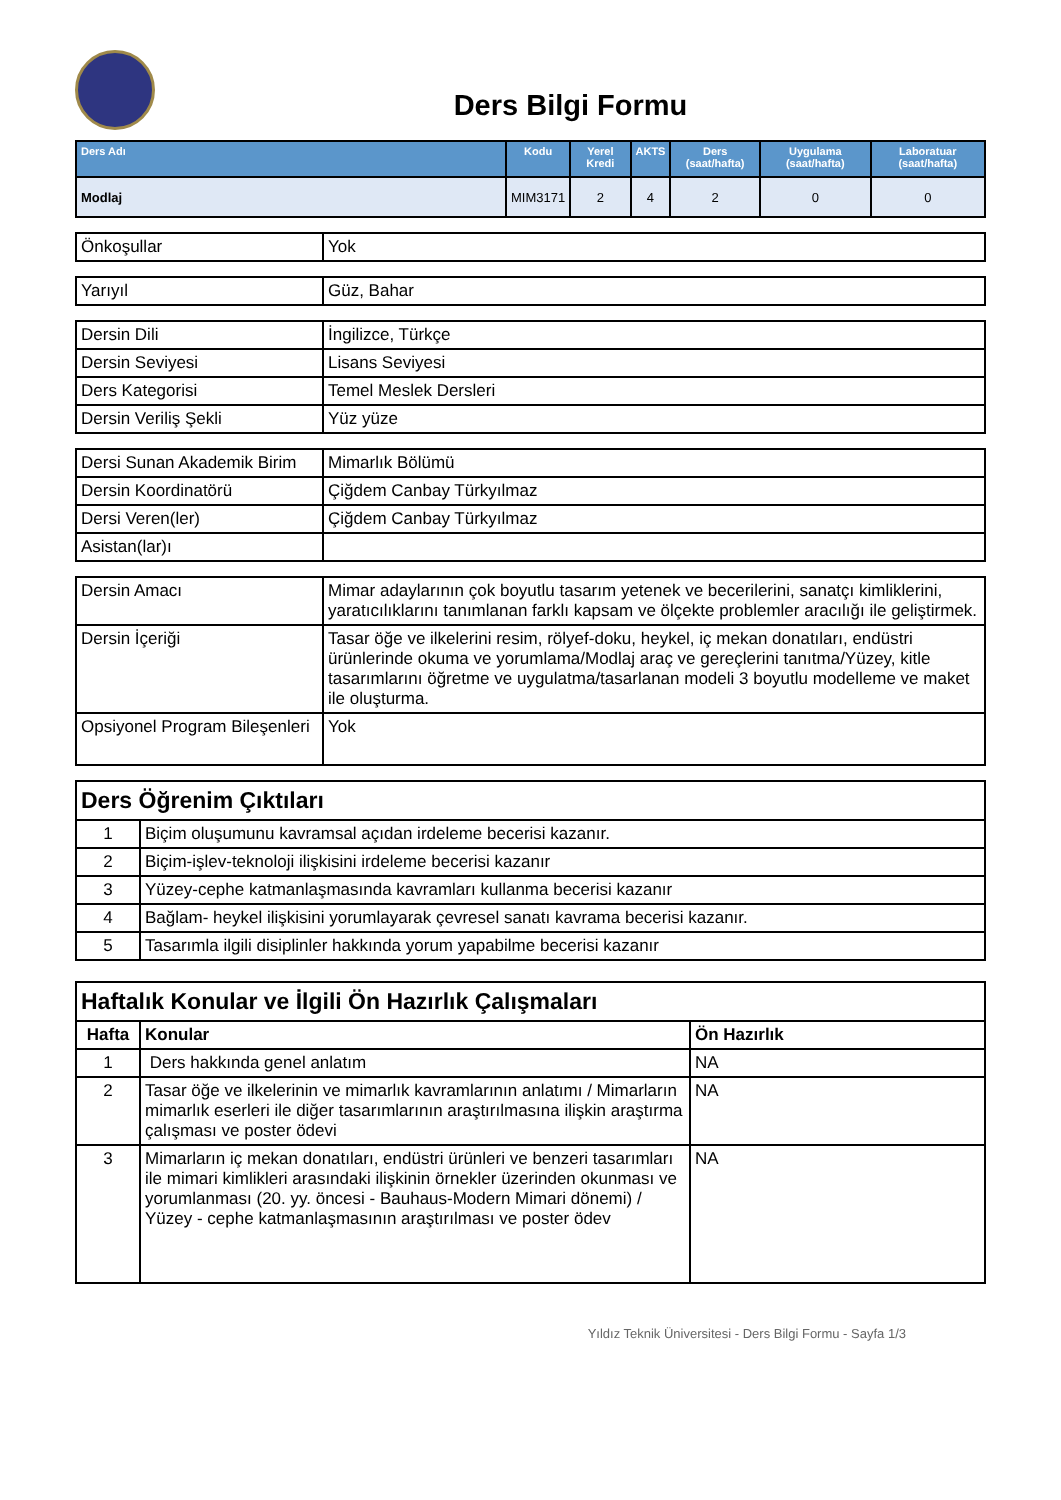Ders Bilgi Formu
| Ders Adı | Kodu | Yerel Kredi | AKTS | Ders (saat/hafta) | Uygulama (saat/hafta) | Laboratuar (saat/hafta) |
| --- | --- | --- | --- | --- | --- | --- |
| Modlaj | MIM3171 | 2 | 4 | 2 | 0 | 0 |
| Önkoşullar | Yok |
| Yarıyıl | Güz, Bahar |
| Dersin Dili | İngilizce, Türkçe |
| Dersin Seviyesi | Lisans Seviyesi |
| Ders Kategorisi | Temel Meslek Dersleri |
| Dersin Veriliş Şekli | Yüz yüze |
| Dersi Sunan Akademik Birim | Mimarlık Bölümü |
| Dersin Koordinatörü | Çiğdem Canbay Türkyılmaz |
| Dersi Veren(ler) | Çiğdem Canbay Türkyılmaz |
| Asistan(lar)ı | |
| Dersin Amacı | Mimar adaylarının çok boyutlu tasarım yetenek ve becerilerini, sanatçı kimliklerini, yaratıcılıklarını tanımlanan farklı kapsam ve ölçekte problemler aracılığı ile geliştirmek. |
| Dersin İçeriği | Tasar öğe ve ilkelerini resim, rölyef-doku, heykel, iç mekan donatıları, endüstri ürünlerinde okuma ve yorumlama/Modlaj araç ve gereçlerini tanıtma/Yüzey, kitle tasarımlarını öğretme ve uygulatma/tasarlanan modeli 3 boyutlu modelleme ve maket ile oluşturma. |
| Opsiyonel Program Bileşenleri | Yok |
| Ders Öğrenim Çıktıları | |
| 1 | Biçim oluşumunu kavramsal açıdan irdeleme becerisi kazanır. |
| 2 | Biçim-işlev-teknoloji ilişkisini irdeleme becerisi kazanır |
| 3 | Yüzey-cephe katmanlaşmasında kavramları kullanma becerisi kazanır |
| 4 | Bağlam- heykel ilişkisini yorumlayarak çevresel sanatı kavrama becerisi kazanır. |
| 5 | Tasarımla ilgili disiplinler hakkında yorum yapabilme becerisi kazanır |
| Haftalık Konular ve İlgili Ön Hazırlık Çalışmaları | | |
| Hafta | Konular | Ön Hazırlık |
| 1 | Ders hakkında genel anlatım | NA |
| 2 | Tasar öğe ve ilkelerinin ve mimarlık kavramlarının anlatımı / Mimarların mimarlık eserleri ile diğer tasarımlarının araştırılmasına ilişkin araştırma çalışması ve poster ödevi | NA |
| 3 | Mimarların iç mekan donatıları, endüstri ürünleri ve benzeri tasarımları ile mimari kimlikleri arasındaki ilişkinin örnekler üzerinden okunması ve yorumlanması (20. yy. öncesi - Bauhaus-Modern Mimari dönemi) / Yüzey - cephe katmanlaşmasının araştırılması ve poster ödev | NA |
Yıldız Teknik Üniversitesi - Ders Bilgi Formu - Sayfa 1/3